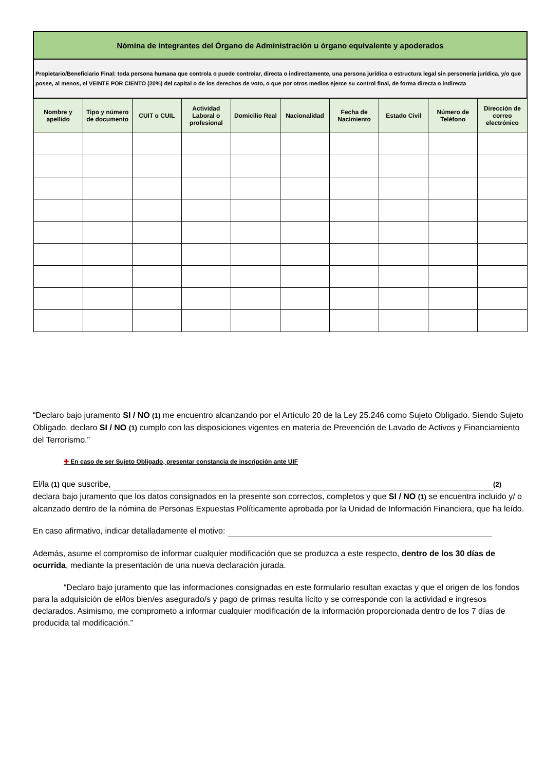| Nómina de integrantes del Órgano de Administración u órgano equivalente y apoderados | | | | | | | | | |
| Propietario/Beneficiario Final: toda persona humana que controla o puede controlar, directa o indirectamente, una persona jurídica o estructura legal sin personería jurídica, y/o que posee, al menos, el VEINTE POR CIENTO (20%) del capital o de los derechos de voto, o que por otros medios ejerce su control final, de forma directa o indirecta | | | | | | | | | |
| Nombre y apellido | Tipo y número de documento | CUIT o CUIL | Actividad Laboral o profesional | Domicilio Real | Nacionalidad | Fecha de Nacimiento | Estado Civil | Número de Teléfono | Dirección de correo electrónico |
“Declaro bajo juramento SI / NO (1) me encuentro alcanzando por el Artículo 20 de la Ley 25.246 como Sujeto Obligado. Siendo Sujeto Obligado, declaro SI / NO (1) cumplo con las disposiciones vigentes en materia de Prevención de Lavado de Activos y Financiamiento del Terrorismo.”
✚ En caso de ser Sujeto Obligado, presentar constancia de inscripción ante UIF
El/la (1) que suscribe, (2)
declara bajo juramento que los datos consignados en la presente son correctos, completos y que SI / NO (1) se encuentra incluido y/ o alcanzado dentro de la nómina de Personas Expuestas Políticamente aprobada por la Unidad de Información Financiera, que ha leído.
En caso afirmativo, indicar detalladamente el motivo:
Además, asume el compromiso de informar cualquier modificación que se produzca a este respecto, dentro de los 30 días de ocurrida, mediante la presentación de una nueva declaración jurada.
“Declaro bajo juramento que las informaciones consignadas en este formulario resultan exactas y que el origen de los fondos para la adquisición de el/los bien/es asegurado/s y pago de primas resulta lícito y se corresponde con la actividad e ingresos declarados. Asimismo, me comprometo a informar cualquier modificación de la información proporcionada dentro de los 7 días de producida tal modificación.”